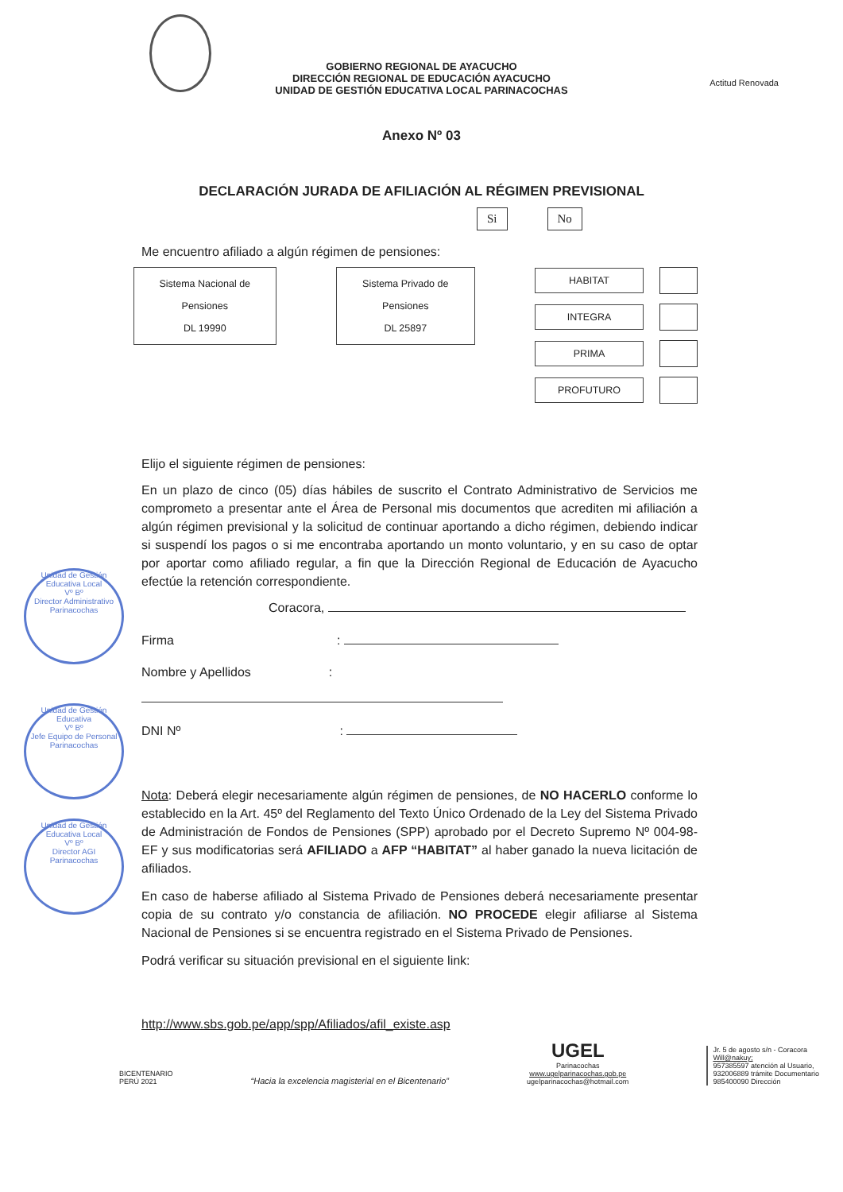Actitud Renovada
GOBIERNO REGIONAL DE AYACUCHO
DIRECCIÓN REGIONAL DE EDUCACIÓN AYACUCHO
UNIDAD DE GESTIÓN EDUCATIVA LOCAL PARINACOCHAS
Anexo Nº 03
DECLARACIÓN JURADA DE AFILIACIÓN AL RÉGIMEN PREVISIONAL
Si No
Me encuentro afiliado a algún régimen de pensiones:
Sistema Nacional de Pensiones
DL 19990
Sistema Privado de Pensiones
DL 25897
HABITAT
INTEGRA
PRIMA
PROFUTURO
Elijo el siguiente régimen de pensiones:
En un plazo de cinco (05) días hábiles de suscrito el Contrato Administrativo de Servicios me comprometo a presentar ante el Área de Personal mis documentos que acrediten mi afiliación a algún régimen previsional y la solicitud de continuar aportando a dicho régimen, debiendo indicar si suspendí los pagos o si me encontraba aportando un monto voluntario, y en su caso de optar por aportar como afiliado regular, a fin que la Dirección Regional de Educación de Ayacucho efectúe la retención correspondiente.
Coracora,
Firma:
Nombre y Apellidos:
DNI Nº:
Nota: Deberá elegir necesariamente algún régimen de pensiones, de NO HACERLO conforme lo establecido en la Art. 45º del Reglamento del Texto Único Ordenado de la Ley del Sistema Privado de Administración de Fondos de Pensiones (SPP) aprobado por el Decreto Supremo Nº 004-98-EF y sus modificatorias será AFILIADO a AFP “HABITAT” al haber ganado la nueva licitación de afiliados.
En caso de haberse afiliado al Sistema Privado de Pensiones deberá necesariamente presentar copia de su contrato y/o constancia de afiliación. NO PROCEDE elegir afiliarse al Sistema Nacional de Pensiones si se encuentra registrado en el Sistema Privado de Pensiones.
Podrá verificar su situación previsional en el siguiente link:
http://www.sbs.gob.pe/app/spp/Afiliados/afil_existe.asp
Unidad de Gestión Educativa Local
Vº Bº
Director Administrativo
Parinacochas
Unidad de Gestión Educativa
Vº Bº
Jefe Equipo de Personal
Parinacochas
Unidad de Gestión Educativa Local
Vº Bº
Director AGI
Parinacochas
BICENTENARIO
PERÚ 2021
“Hacia la excelencia magisterial en el Bicentenario”
UGEL
Parinacochas
www.ugelparinacochas.gob.pe
ugelparinacochas@hotmail.com
Jr. 5 de agosto s/n - Coracora
Will@nakuy;
957385597 atención al Usuario,
932006889 trámite Documentario
985400090 Dirección